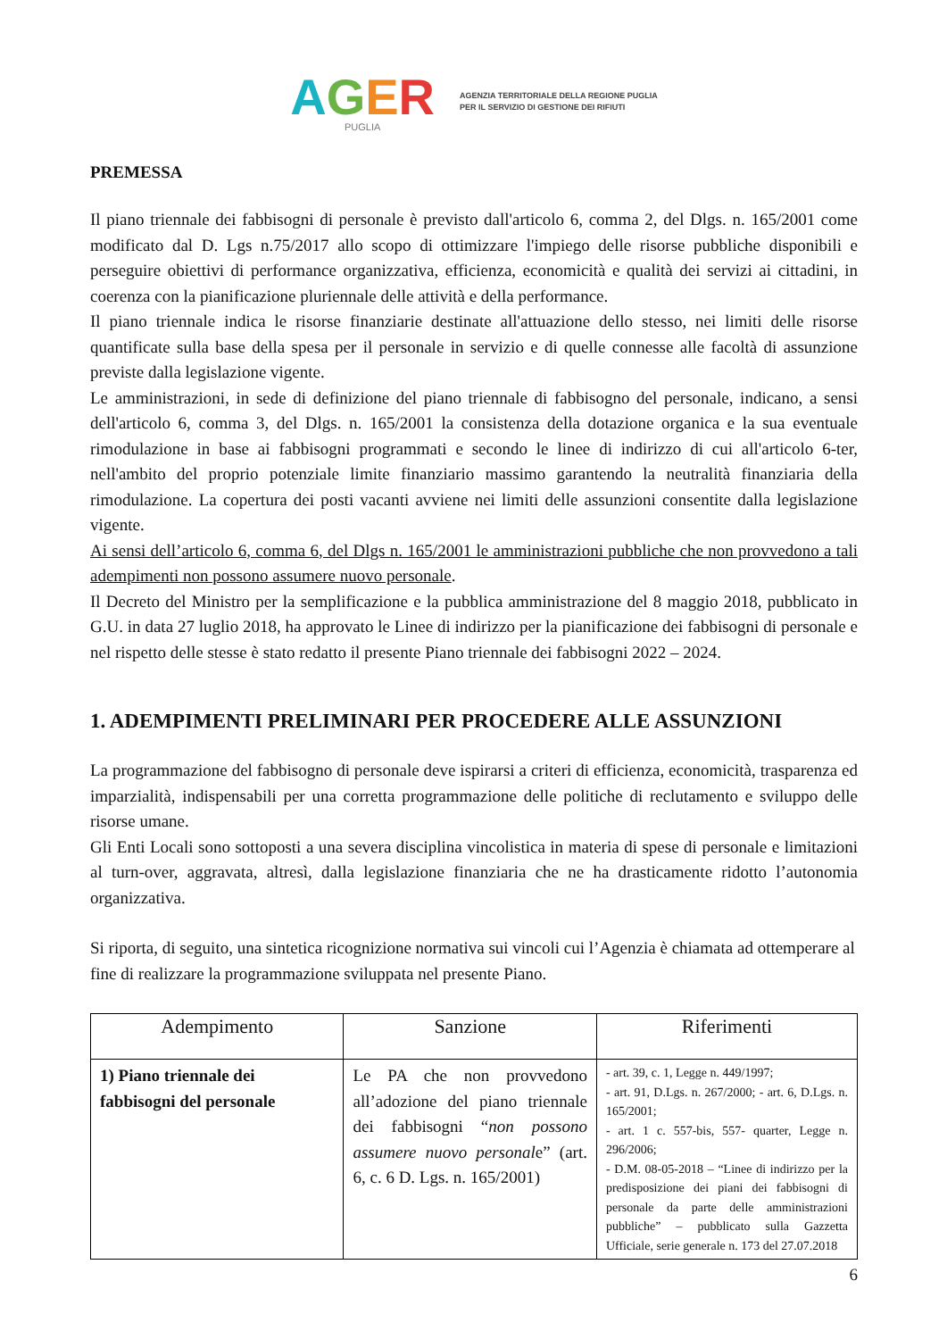AGER
PUGLIA
AGENZIA TERRITORIALE DELLA REGIONE PUGLIA
PER IL SERVIZIO DI GESTIONE DEI RIFIUTI
PREMESSA
Il piano triennale dei fabbisogni di personale è previsto dall'articolo 6, comma 2, del Dlgs. n. 165/2001 come modificato dal D. Lgs n.75/2017 allo scopo di ottimizzare l'impiego delle risorse pubbliche disponibili e perseguire obiettivi di performance organizzativa, efficienza, economicità e qualità dei servizi ai cittadini, in coerenza con la pianificazione pluriennale delle attività e della performance.
Il piano triennale indica le risorse finanziarie destinate all'attuazione dello stesso, nei limiti delle risorse quantificate sulla base della spesa per il personale in servizio e di quelle connesse alle facoltà di assunzione previste dalla legislazione vigente.
Le amministrazioni, in sede di definizione del piano triennale di fabbisogno del personale, indicano, a sensi dell'articolo 6, comma 3, del Dlgs. n. 165/2001 la consistenza della dotazione organica e la sua eventuale rimodulazione in base ai fabbisogni programmati e secondo le linee di indirizzo di cui all'articolo 6-ter, nell'ambito del proprio potenziale limite finanziario massimo garantendo la neutralità finanziaria della rimodulazione. La copertura dei posti vacanti avviene nei limiti delle assunzioni consentite dalla legislazione vigente.
Ai sensi dell’articolo 6, comma 6, del Dlgs n. 165/2001 le amministrazioni pubbliche che non provvedono a tali adempimenti non possono assumere nuovo personale.
Il Decreto del Ministro per la semplificazione e la pubblica amministrazione del 8 maggio 2018, pubblicato in G.U. in data 27 luglio 2018, ha approvato le Linee di indirizzo per la pianificazione dei fabbisogni di personale e nel rispetto delle stesse è stato redatto il presente Piano triennale dei fabbisogni 2022 – 2024.
1. ADEMPIMENTI PRELIMINARI PER PROCEDERE ALLE ASSUNZIONI
La programmazione del fabbisogno di personale deve ispirarsi a criteri di efficienza, economicità, trasparenza ed imparzialità, indispensabili per una corretta programmazione delle politiche di reclutamento e sviluppo delle risorse umane.
Gli Enti Locali sono sottoposti a una severa disciplina vincolistica in materia di spese di personale e limitazioni al turn-over, aggravata, altresì, dalla legislazione finanziaria che ne ha drasticamente ridotto l’autonomia organizzativa.
Si riporta, di seguito, una sintetica ricognizione normativa sui vincoli cui l’Agenzia è chiamata ad ottemperare al fine di realizzare la programmazione sviluppata nel presente Piano.
| Adempimento | Sanzione | Riferimenti |
| --- | --- | --- |
| 1) Piano triennale dei fabbisogni del personale | Le PA che non provvedono all’adozione del piano triennale dei fabbisogni “ non possono assumere nuovo personal e” (art. 6, c. 6 D. Lgs. n. 165/2001) | - art. 39, c. 1, Legge n. 449/1997; - art. 91, D.Lgs. n. 267/2000; - art. 6, D.Lgs. n. 165/2001; - art. 1 c. 557-bis, 557- quarter, Legge n. 296/2006; - D.M. 08-05-2018 – “Linee di indirizzo per la predisposizione dei piani dei fabbisogni di personale da parte delle amministrazioni pubbliche” – pubblicato sulla Gazzetta Ufficiale, serie generale n. 173 del 27.07.2018 |
6